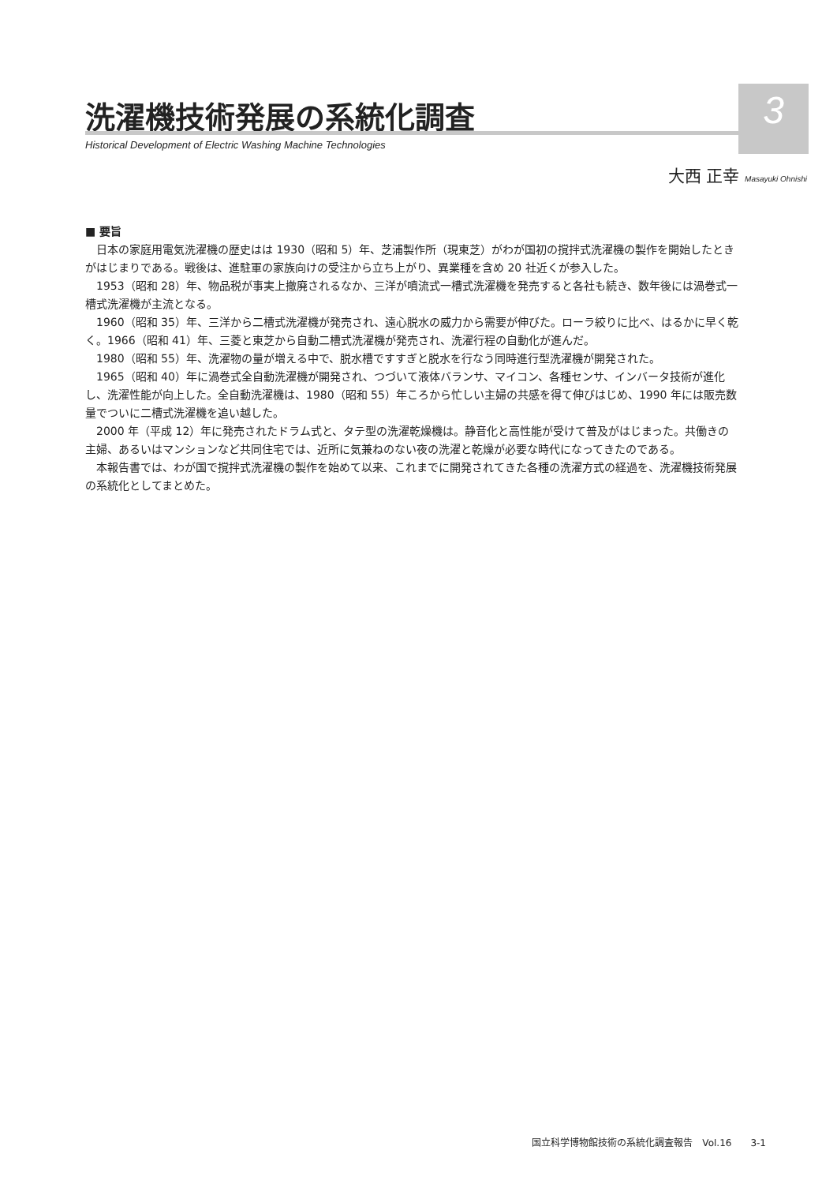3
洗濯機技術発展の系統化調査
Historical Development of Electric Washing Machine Technologies
大西 正幸 Masayuki Ohnishi
■ 要旨
日本の家庭用電気洗濯機の歴史はは 1930（昭和 5）年、芝浦製作所（現東芝）がわが国初の撹拌式洗濯機の製作を開始したときがはじまりである。戦後は、進駐軍の家族向けの受注から立ち上がり、異業種を含め 20 社近くが参入した。
1953（昭和 28）年、物品税が事実上撤廃されるなか、三洋が噴流式一槽式洗濯機を発売すると各社も続き、数年後には渦巻式一槽式洗濯機が主流となる。
1960（昭和 35）年、三洋から二槽式洗濯機が発売され、遠心脱水の威力から需要が伸びた。ローラ絞りに比べ、はるかに早く乾く。1966（昭和 41）年、三菱と東芝から自動二槽式洗濯機が発売され、洗濯行程の自動化が進んだ。
1980（昭和 55）年、洗濯物の量が増える中で、脱水槽ですすぎと脱水を行なう同時進行型洗濯機が開発された。
1965（昭和 40）年に渦巻式全自動洗濯機が開発され、つづいて液体バランサ、マイコン、各種センサ、インバータ技術が進化し、洗濯性能が向上した。全自動洗濯機は、1980（昭和 55）年ころから忙しい主婦の共感を得て伸びはじめ、1990 年には販売数量でついに二槽式洗濯機を追い越した。
2000 年（平成 12）年に発売されたドラム式と、タテ型の洗濯乾燥機は。静音化と高性能が受けて普及がはじまった。共働きの主婦、あるいはマンションなど共同住宅では、近所に気兼ねのない夜の洗濯と乾燥が必要な時代になってきたのである。
本報告書では、わが国で撹拌式洗濯機の製作を始めて以来、これまでに開発されてきた各種の洗濯方式の経過を、洗濯機技術発展の系統化としてまとめた。
国立科学博物館技術の系統化調査報告　Vol.16　　3-1